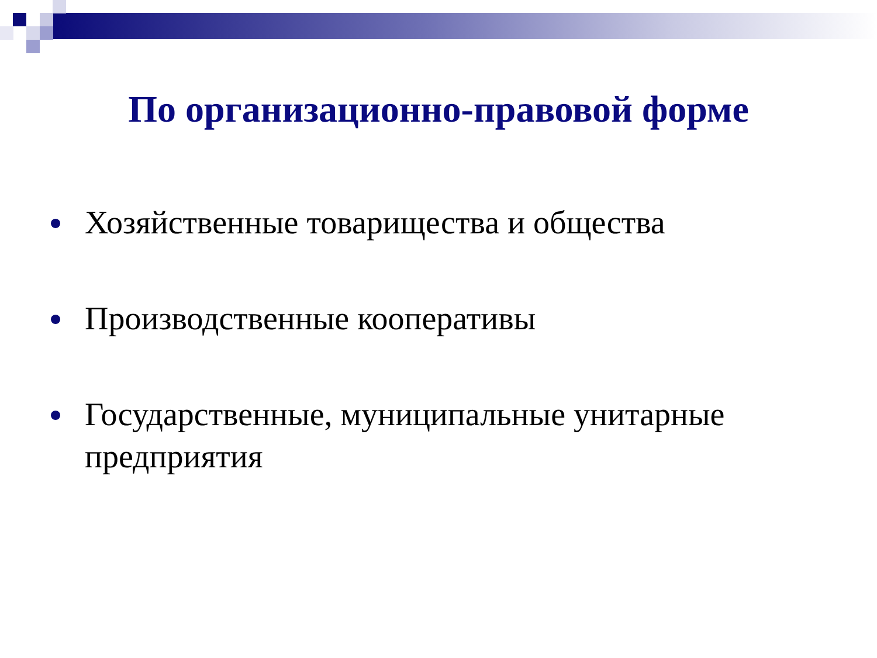По организационно-правовой форме
Хозяйственные товарищества и общества
Производственные кооперативы
Государственные, муниципальные унитарные предприятия